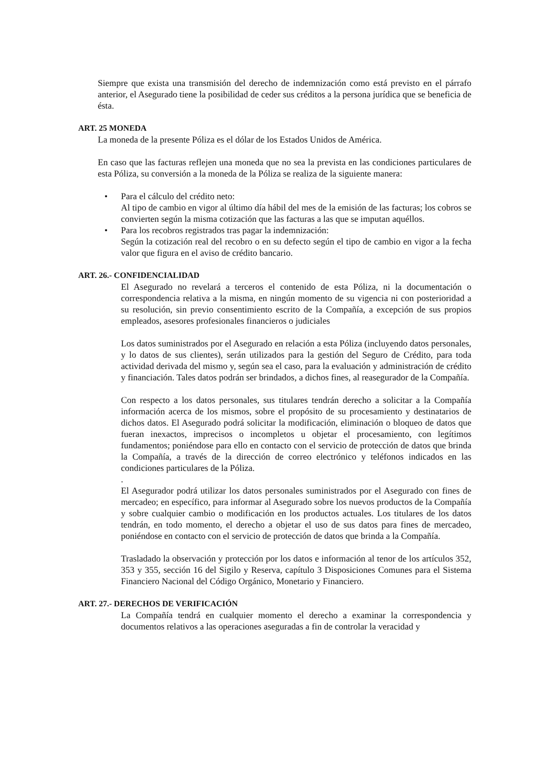Siempre que exista una transmisión del derecho de indemnización como está previsto en el párrafo anterior, el Asegurado tiene la posibilidad de ceder sus créditos a la persona jurídica que se beneficia de ésta.
ART. 25 MONEDA
La moneda de la presente Póliza es el dólar de los Estados Unidos de América.
En caso que las facturas reflejen una moneda que no sea la prevista en las condiciones particulares de esta Póliza, su conversión a la moneda de la Póliza se realiza de la siguiente manera:
• Para el cálculo del crédito neto:
Al tipo de cambio en vigor al último día hábil del mes de la emisión de las facturas; los cobros se convierten según la misma cotización que las facturas a las que se imputan aquéllos.
• Para los recobros registrados tras pagar la indemnización:
Según la cotización real del recobro o en su defecto según el tipo de cambio en vigor a la fecha valor que figura en el aviso de crédito bancario.
ART. 26.- CONFIDENCIALIDAD
El Asegurado no revelará a terceros el contenido de esta Póliza, ni la documentación o correspondencia relativa a la misma, en ningún momento de su vigencia ni con posterioridad a su resolución, sin previo consentimiento escrito de la Compañía, a excepción de sus propios empleados, asesores profesionales financieros o judiciales
Los datos suministrados por el Asegurado en relación a esta Póliza (incluyendo datos personales, y lo datos de sus clientes), serán utilizados para la gestión del Seguro de Crédito, para toda actividad derivada del mismo y, según sea el caso, para la evaluación y administración de crédito y financiación. Tales datos podrán ser brindados, a dichos fines, al reasegurador de la Compañía.
Con respecto a los datos personales, sus titulares tendrán derecho a solicitar a la Compañía información acerca de los mismos, sobre el propósito de su procesamiento y destinatarios de dichos datos. El Asegurado podrá solicitar la modificación, eliminación o bloqueo de datos que fueran inexactos, imprecisos o incompletos u objetar el procesamiento, con legítimos fundamentos; poniéndose para ello en contacto con el servicio de protección de datos que brinda la Compañía, a través de la dirección de correo electrónico y teléfonos indicados en las condiciones particulares de la Póliza.
.
El Asegurador podrá utilizar los datos personales suministrados por el Asegurado con fines de mercadeo; en específico, para informar al Asegurado sobre los nuevos productos de la Compañía y sobre cualquier cambio o modificación en los productos actuales. Los titulares de los datos tendrán, en todo momento, el derecho a objetar el uso de sus datos para fines de mercadeo, poniéndose en contacto con el servicio de protección de datos que brinda a la Compañía.
Trasladado la observación y protección por los datos e información al tenor de los artículos 352, 353 y 355, sección 16 del Sigilo y Reserva, capítulo 3 Disposiciones Comunes para el Sistema Financiero Nacional del Código Orgánico, Monetario y Financiero.
ART. 27.- DERECHOS DE VERIFICACIÓN
La Compañía tendrá en cualquier momento el derecho a examinar la correspondencia y documentos relativos a las operaciones aseguradas a fin de controlar la veracidad y